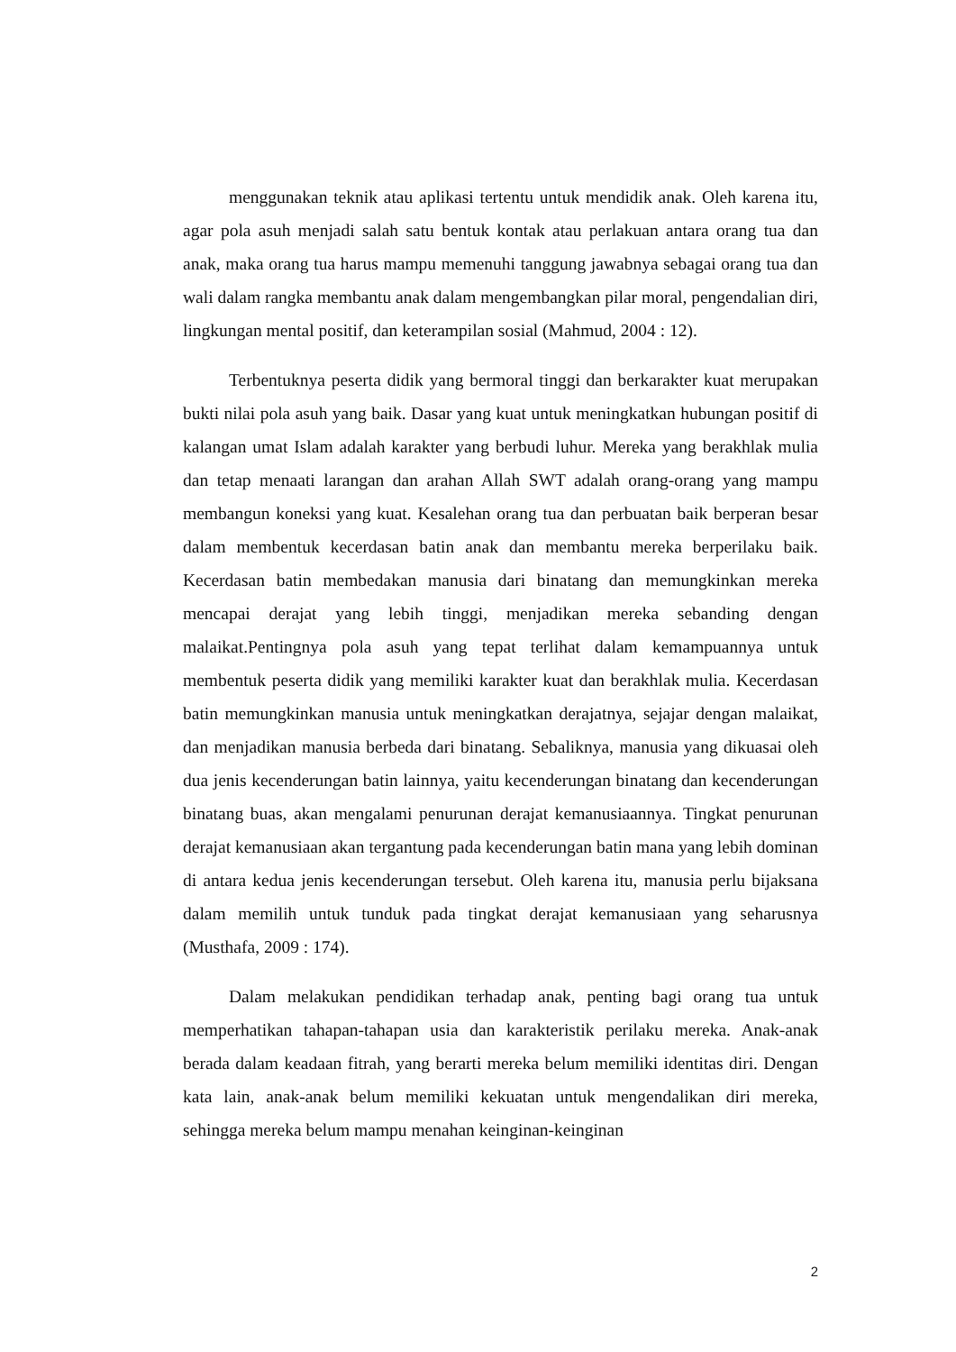menggunakan teknik atau aplikasi tertentu untuk mendidik anak. Oleh karena itu, agar pola asuh menjadi salah satu bentuk kontak atau perlakuan antara orang tua dan anak, maka orang tua harus mampu memenuhi tanggung jawabnya sebagai orang tua dan wali dalam rangka membantu anak dalam mengembangkan pilar moral, pengendalian diri, lingkungan mental positif, dan keterampilan sosial (Mahmud, 2004 : 12).
Terbentuknya peserta didik yang bermoral tinggi dan berkarakter kuat merupakan bukti nilai pola asuh yang baik. Dasar yang kuat untuk meningkatkan hubungan positif di kalangan umat Islam adalah karakter yang berbudi luhur. Mereka yang berakhlak mulia dan tetap menaati larangan dan arahan Allah SWT adalah orang-orang yang mampu membangun koneksi yang kuat. Kesalehan orang tua dan perbuatan baik berperan besar dalam membentuk kecerdasan batin anak dan membantu mereka berperilaku baik. Kecerdasan batin membedakan manusia dari binatang dan memungkinkan mereka mencapai derajat yang lebih tinggi, menjadikan mereka sebanding dengan malaikat.Pentingnya pola asuh yang tepat terlihat dalam kemampuannya untuk membentuk peserta didik yang memiliki karakter kuat dan berakhlak mulia. Kecerdasan batin memungkinkan manusia untuk meningkatkan derajatnya, sejajar dengan malaikat, dan menjadikan manusia berbeda dari binatang. Sebaliknya, manusia yang dikuasai oleh dua jenis kecenderungan batin lainnya, yaitu kecenderungan binatang dan kecenderungan binatang buas, akan mengalami penurunan derajat kemanusiaannya. Tingkat penurunan derajat kemanusiaan akan tergantung pada kecenderungan batin mana yang lebih dominan di antara kedua jenis kecenderungan tersebut. Oleh karena itu, manusia perlu bijaksana dalam memilih untuk tunduk pada tingkat derajat kemanusiaan yang seharusnya (Musthafa, 2009 : 174).
Dalam melakukan pendidikan terhadap anak, penting bagi orang tua untuk memperhatikan tahapan-tahapan usia dan karakteristik perilaku mereka. Anak-anak berada dalam keadaan fitrah, yang berarti mereka belum memiliki identitas diri. Dengan kata lain, anak-anak belum memiliki kekuatan untuk mengendalikan diri mereka, sehingga mereka belum mampu menahan keinginan-keinginan
2